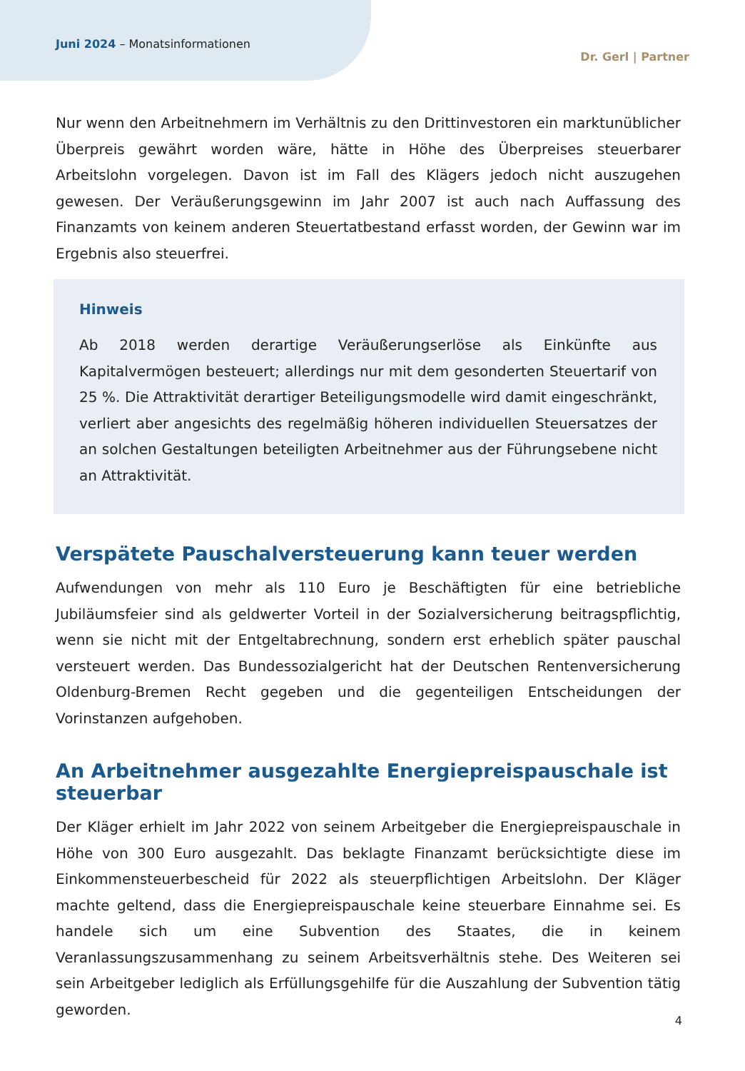Juni 2024 – Monatsinformationen
Dr. Gerl | Partner
Nur wenn den Arbeitnehmern im Verhältnis zu den Drittinvestoren ein marktunüblicher Überpreis gewährt worden wäre, hätte in Höhe des Überpreises steuerbarer Arbeitslohn vorgelegen. Davon ist im Fall des Klägers jedoch nicht auszugehen gewesen. Der Veräußerungsgewinn im Jahr 2007 ist auch nach Auffassung des Finanzamts von keinem anderen Steuertatbestand erfasst worden, der Gewinn war im Ergebnis also steuerfrei.
Hinweis
Ab 2018 werden derartige Veräußerungserlöse als Einkünfte aus Kapitalvermögen besteuert; allerdings nur mit dem gesonderten Steuertarif von 25 %. Die Attraktivität derartiger Beteiligungsmodelle wird damit eingeschränkt, verliert aber angesichts des regelmäßig höheren individuellen Steuersatzes der an solchen Gestaltungen beteiligten Arbeitnehmer aus der Führungsebene nicht an Attraktivität.
Verspätete Pauschalversteuerung kann teuer werden
Aufwendungen von mehr als 110 Euro je Beschäftigten für eine betriebliche Jubiläumsfeier sind als geldwerter Vorteil in der Sozialversicherung beitragspflichtig, wenn sie nicht mit der Entgeltabrechnung, sondern erst erheblich später pauschal versteuert werden. Das Bundessozialgericht hat der Deutschen Rentenversicherung Oldenburg-Bremen Recht gegeben und die gegenteiligen Entscheidungen der Vorinstanzen aufgehoben.
An Arbeitnehmer ausgezahlte Energiepreispauschale ist steuerbar
Der Kläger erhielt im Jahr 2022 von seinem Arbeitgeber die Energiepreispauschale in Höhe von 300 Euro ausgezahlt. Das beklagte Finanzamt berücksichtigte diese im Einkommensteuerbescheid für 2022 als steuerpflichtigen Arbeitslohn. Der Kläger machte geltend, dass die Energiepreispauschale keine steuerbare Einnahme sei. Es handele sich um eine Subvention des Staates, die in keinem Veranlassungszusammenhang zu seinem Arbeitsverhältnis stehe. Des Weiteren sei sein Arbeitgeber lediglich als Erfüllungsgehilfe für die Auszahlung der Subvention tätig geworden.
4